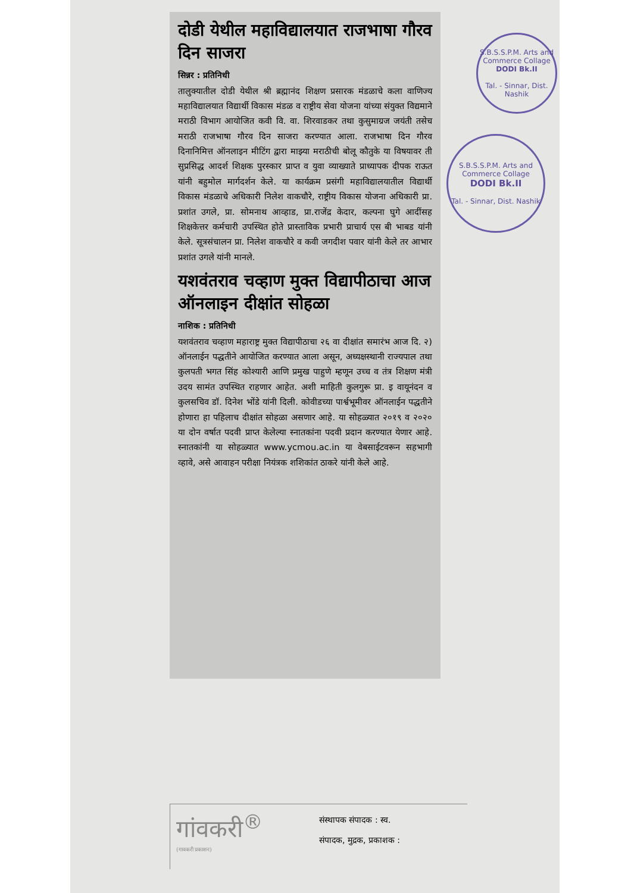दोडी येथील महाविद्यालयात राजभाषा गौरव दिन साजरा
सिन्नर : प्रतिनिधी
तालुक्यातील दोडी येथील श्री ब्रह्मानंद शिक्षण प्रसारक मंडळाचे कला वाणिज्य महाविद्यालयात विद्यार्थी विकास मंडळ व राष्ट्रीय सेवा योजना यांच्या संयुक्त विद्यमाने मराठी विभाग आयोजित कवी वि. वा. शिरवाडकर तथा कुसुमाग्रज जयंती तसेच मराठी राजभाषा गौरव दिन साजरा करण्यात आला. राजभाषा दिन गौरव दिनानिमित्त ऑनलाइन मीटिंग द्वारा माझ्या मराठीची बोलू कौतुके या विषयावर ती सुप्रसिद्ध आदर्श शिक्षक पुरस्कार प्राप्त व युवा व्याख्याते प्राध्यापक दीपक राऊत यांनी बहुमोल मार्गदर्शन केले. या कार्यक्रम प्रसंगी महाविद्यालयातील विद्यार्थी विकास मंडळाचे अधिकारी निलेश वाकचौरे, राष्ट्रीय विकास योजना अधिकारी प्रा. प्रशांत उगले, प्रा. सोमनाथ आव्हाड, प्रा.राजेंद्र केदार, कल्पना घुगे आदींसह शिक्षकेत्तर कर्मचारी उपस्थित होते प्रास्ताविक प्रभारी प्राचार्य एस बी भाबड यांनी केले. सूत्रसंचालन प्रा. निलेश वाकचौरे व कवी जगदीश पवार यांनी केले तर आभार प्रशांत उगले यांनी मानले.
यशवंतराव चव्हाण मुक्त विद्यापीठाचा आज ऑनलाइन दीक्षांत सोहळा
नाशिक : प्रतिनिधी
यशवंतराव चव्हाण महाराष्ट्र मुक्त विद्यापीठाचा २६ वा दीक्षांत समारंभ आज दि. २) ऑनलाईन पद्धतीने आयोजित करण्यात आला असून, अध्यक्षस्थानी राज्यपाल तथा कुलपती भगत सिंह कोश्यारी आणि प्रमुख पाहुणे म्हणून उच्च व तंत्र शिक्षण मंत्री उदय सामंत उपस्थित राहणार आहेत. अशी माहिती कुलगुरू प्रा. इ वायूनंदन व कुलसचिव डॉ. दिनेश भोंडे यांनी दिली. कोवीडच्या पार्श्वभूमीवर ऑनलाईन पद्धतीने होणारा हा पहिलाच दीक्षांत सोहळा असणार आहे. या सोहळ्यात २०१९ व २०२० या दोन वर्षात पदवी प्राप्त केलेल्या स्नातकांना पदवी प्रदान करण्यात येणार आहे. स्नातकांनी या सोहळ्यात www.ycmou.ac.in या वेबसाईटवरून सहभागी व्हावे, असे आवाहन परीक्षा नियंत्रक शशिकांत ठाकरे यांनी केले आहे.
S.B.S.S.P.M. Arts and Commerce Collage
DODI Bk.II
Tal. - Sinnar, Dist. Nashik
S.B.S.S.P.M. Arts and Commerce Collage
DODI Bk.II
Tal. - Sinnar, Dist. Nashik
गांवकरी<sup>®</sup>
(गावकरी प्रकाशन)
संस्थापक संपादक : स्व.
संपादक, मुद्रक, प्रकाशक :